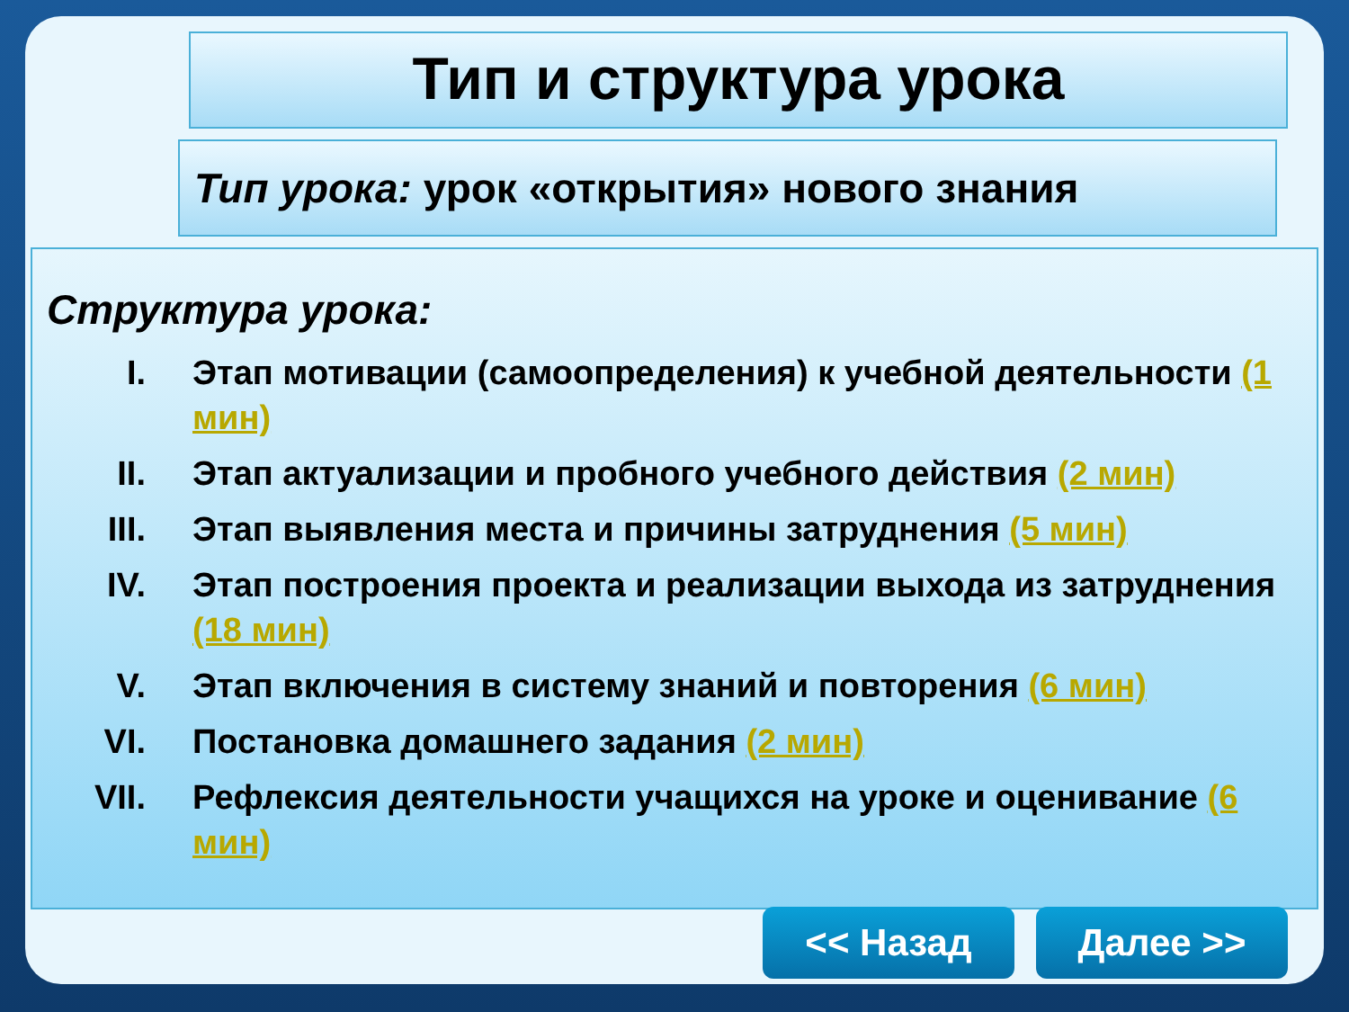Тип и структура урока
Тип урока: урок «открытия» нового знания
Структура урока:
I. Этап мотивации (самоопределения) к учебной деятельности (1 мин)
II. Этап актуализации и пробного учебного действия (2 мин)
III. Этап выявления места и причины затруднения (5 мин)
IV. Этап построения проекта и реализации выхода из затруднения (18 мин)
V. Этап включения в систему знаний и повторения (6 мин)
VI. Постановка домашнего задания (2 мин)
VII. Рефлексия деятельности учащихся на уроке и оценивание (6 мин)
<< Назад Далее >>